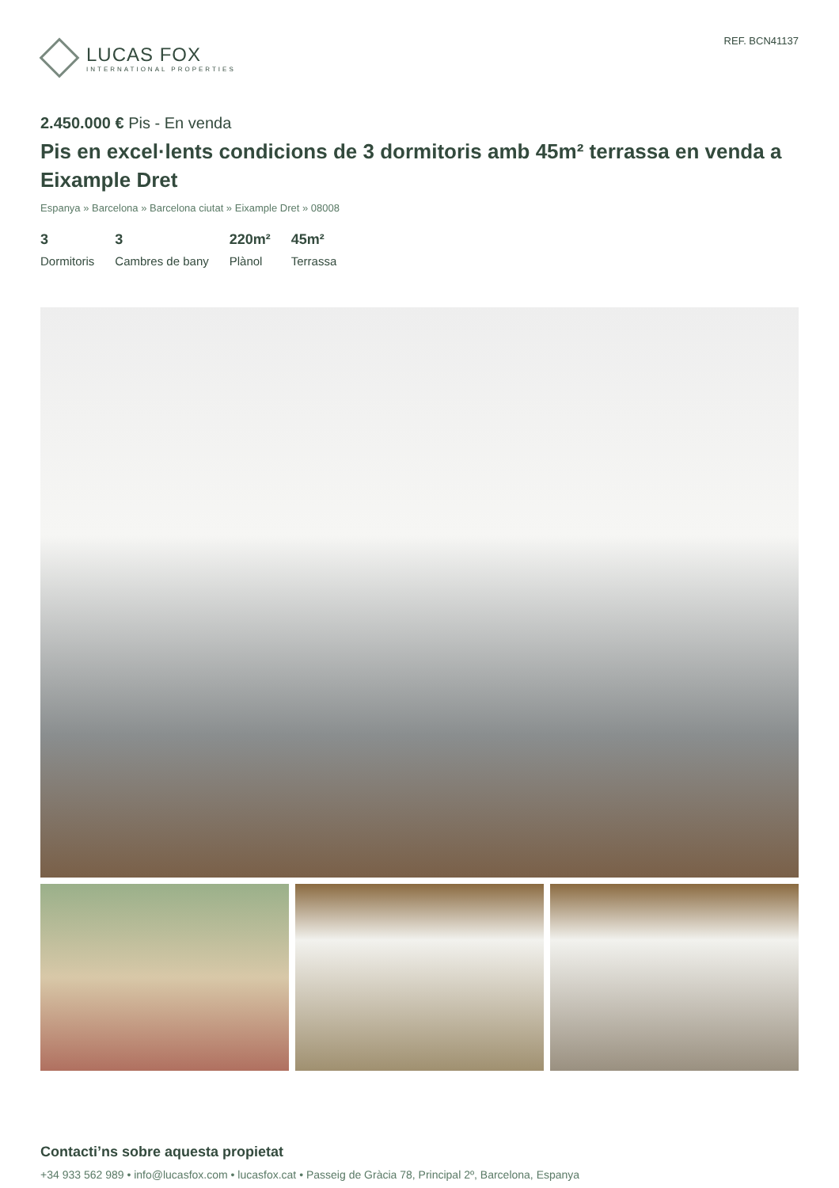LUCAS FOX
INTERNATIONAL PROPERTIES
REF. BCN41137
2.450.000 € Pis - En venda
Pis en excel·lents condicions de 3 dormitoris amb 45m² terrassa en venda a Eixample Dret
Espanya » Barcelona » Barcelona ciutat » Eixample Dret » 08008
3
Dormitoris
3
Cambres de bany
220m²
Plànol
45m²
Terrassa
Contacti’ns sobre aquesta propietat
+34 933 562 989 • info@lucasfox.com • lucasfox.cat • Passeig de Gràcia 78, Principal 2º, Barcelona, Espanya